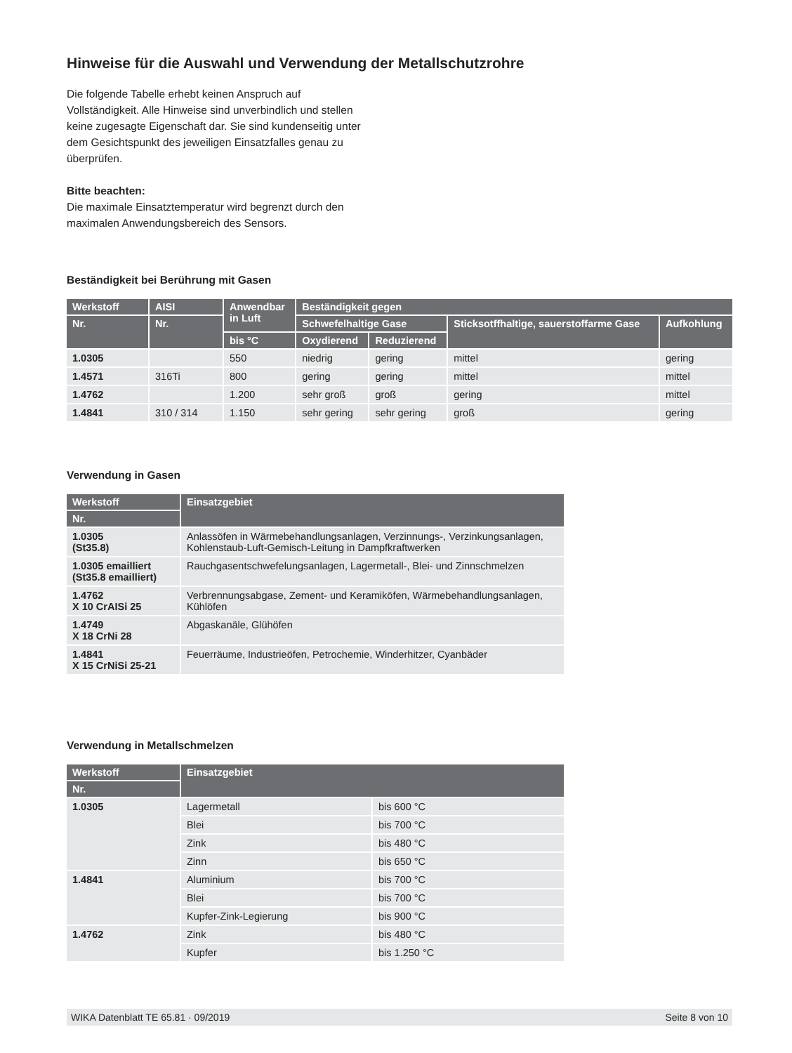Hinweise für die Auswahl und Verwendung der Metallschutzrohre
Die folgende Tabelle erhebt keinen Anspruch auf Vollständigkeit. Alle Hinweise sind unverbindlich und stellen keine zugesagte Eigenschaft dar. Sie sind kundenseitig unter dem Gesichtspunkt des jeweiligen Einsatzfalles genau zu überprüfen.
Bitte beachten:
Die maximale Einsatztemperatur wird begrenzt durch den maximalen Anwendungsbereich des Sensors.
Beständigkeit bei Berührung mit Gasen
| Werkstoff | AISI | Anwendbar in Luft | Beständigkeit gegen | | | |
| --- | --- | --- | --- | --- | --- | --- |
| Nr. | Nr. | | Schwefelhaltige Gase | | Sticksotffhaltige, sauerstoffarme Gase | Aufkohlung |
| | | bis °C | Oxydierend | Reduzierend | | |
| 1.0305 | | 550 | niedrig | gering | mittel | gering |
| 1.4571 | 316Ti | 800 | gering | gering | mittel | mittel |
| 1.4762 | | 1.200 | sehr groß | groß | gering | mittel |
| 1.4841 | 310 / 314 | 1.150 | sehr gering | sehr gering | groß | gering |
Verwendung in Gasen
| Werkstoff | Einsatzgebiet |
| --- | --- |
| Nr. | |
| 1.0305 (St35.8) | Anlassöfen in Wärmebehandlungsanlagen, Verzinnungs-, Verzinkungsanlagen, Kohlenstaub-Luft-Gemisch-Leitung in Dampfkraftwerken |
| 1.0305 emailliert (St35.8 emailliert) | Rauchgasentschwefelungsanlagen, Lagermetall-, Blei- und Zinnschmelzen |
| 1.4762 X 10 CrAISi 25 | Verbrennungsabgase, Zement- und Keramiköfen, Wärmebehandlungsanlagen, Kühlöfen |
| 1.4749 X 18 CrNi 28 | Abgaskanäle, Glühöfen |
| 1.4841 X 15 CrNiSi 25-21 | Feuerräume, Industrieöfen, Petrochemie, Winderhitzer, Cyanbäder |
Verwendung in Metallschmelzen
| Werkstoff | Einsatzgebiet | |
| --- | --- | --- |
| Nr. | | |
| 1.0305 | Lagermetall | bis 600 °C |
| | Blei | bis 700 °C |
| | Zink | bis 480 °C |
| | Zinn | bis 650 °C |
| 1.4841 | Aluminium | bis 700 °C |
| | Blei | bis 700 °C |
| | Kupfer-Zink-Legierung | bis 900 °C |
| 1.4762 | Zink | bis 480 °C |
| | Kupfer | bis 1.250 °C |
WIKA Datenblatt TE 65.81 · 09/2019 Seite 8 von 10